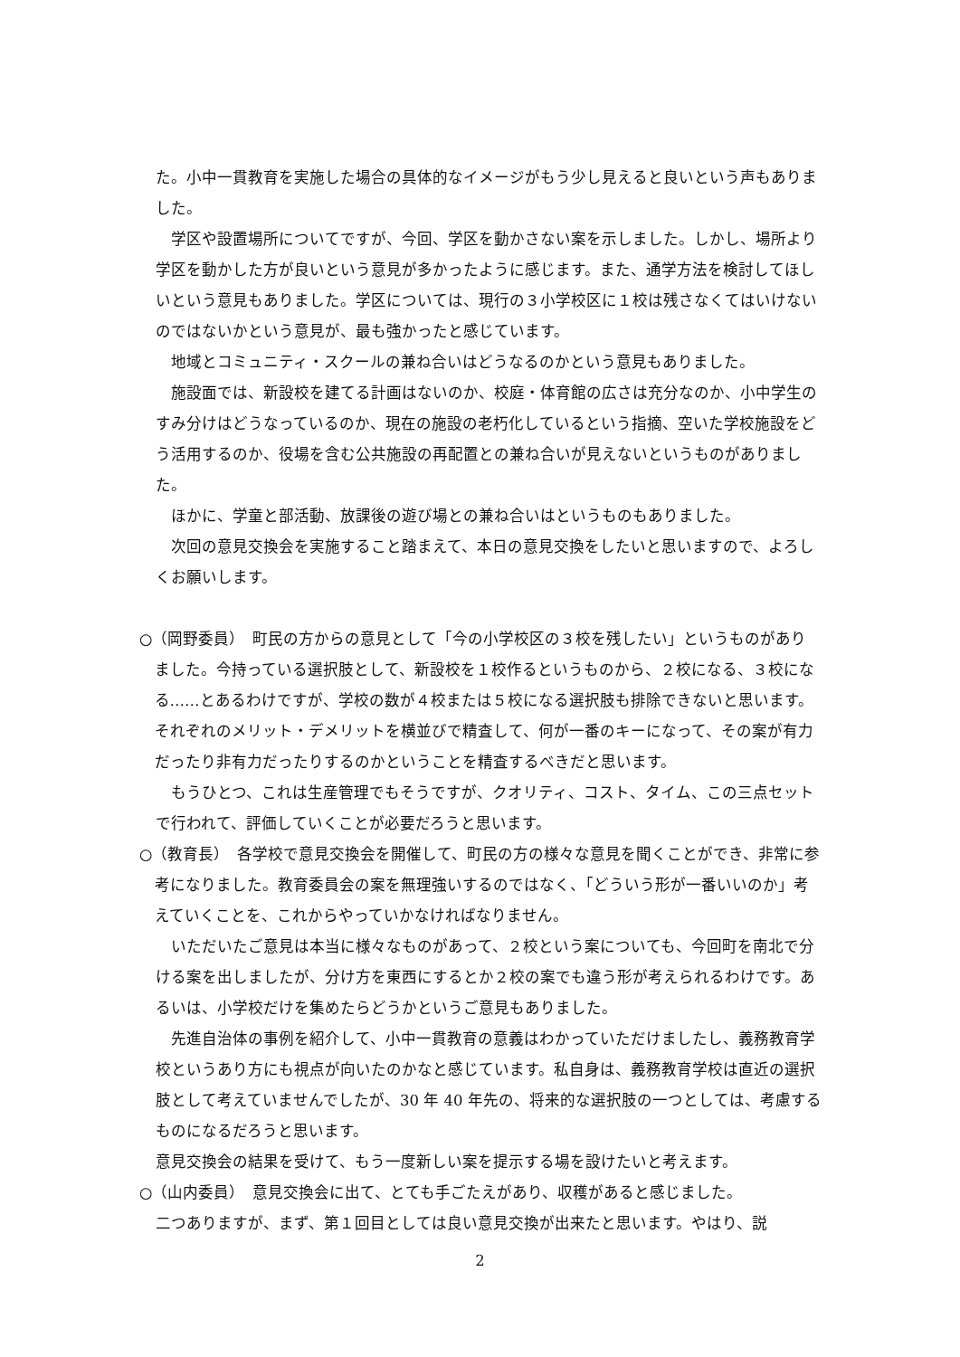た。小中一貫教育を実施した場合の具体的なイメージがもう少し見えると良いという声もありました。
学区や設置場所についてですが、今回、学区を動かさない案を示しました。しかし、場所より学区を動かした方が良いという意見が多かったように感じます。また、通学方法を検討してほしいという意見もありました。学区については、現行の３小学校区に１校は残さなくてはいけないのではないかという意見が、最も強かったと感じています。
地域とコミュニティ・スクールの兼ね合いはどうなるのかという意見もありました。
施設面では、新設校を建てる計画はないのか、校庭・体育館の広さは充分なのか、小中学生のすみ分けはどうなっているのか、現在の施設の老朽化しているという指摘、空いた学校施設をどう活用するのか、役場を含む公共施設の再配置との兼ね合いが見えないというものがありました。
ほかに、学童と部活動、放課後の遊び場との兼ね合いはというものもありました。
次回の意見交換会を実施すること踏まえて、本日の意見交換をしたいと思いますので、よろしくお願いします。
○（岡野委員）　町民の方からの意見として「今の小学校区の３校を残したい」というものがありました。今持っている選択肢として、新設校を１校作るというものから、２校になる、３校になる……とあるわけですが、学校の数が４校または５校になる選択肢も排除できないと思います。それぞれのメリット・デメリットを横並びで精査して、何が一番のキーになって、その案が有力だったり非有力だったりするのかということを精査するべきだと思います。
もうひとつ、これは生産管理でもそうですが、クオリティ、コスト、タイム、この三点セットで行われて、評価していくことが必要だろうと思います。
○（教育長）　各学校で意見交換会を開催して、町民の方の様々な意見を聞くことができ、非常に参考になりました。教育委員会の案を無理強いするのではなく、「どういう形が一番いいのか」考えていくことを、これからやっていかなければなりません。
いただいたご意見は本当に様々なものがあって、２校という案についても、今回町を南北で分ける案を出しましたが、分け方を東西にするとか２校の案でも違う形が考えられるわけです。あるいは、小学校だけを集めたらどうかというご意見もありました。
先進自治体の事例を紹介して、小中一貫教育の意義はわかっていただけましたし、義務教育学校というあり方にも視点が向いたのかなと感じています。私自身は、義務教育学校は直近の選択肢として考えていませんでしたが、30 年 40 年先の、将来的な選択肢の一つとしては、考慮するものになるだろうと思います。
意見交換会の結果を受けて、もう一度新しい案を提示する場を設けたいと考えます。
○（山内委員）　意見交換会に出て、とても手ごたえがあり、収穫があると感じました。
二つありますが、まず、第１回目としては良い意見交換が出来たと思います。やはり、説
2